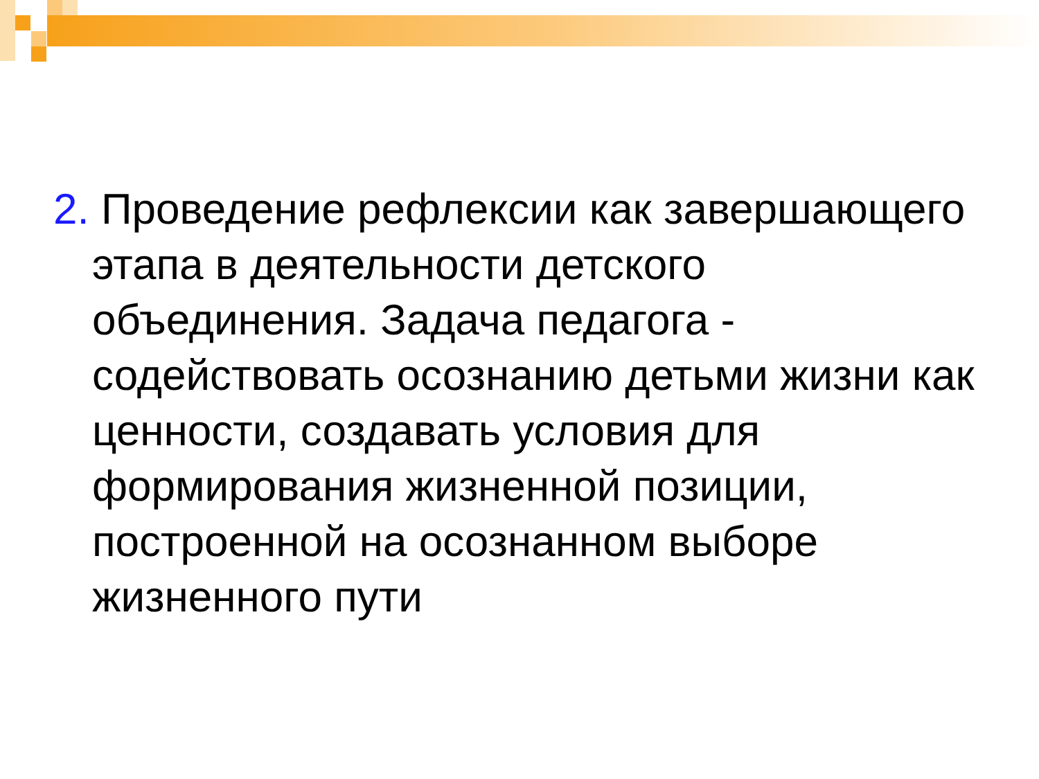2. Проведение рефлексии как завершающего этапа в деятельности детского объединения. Задача педагога - содействовать осознанию детьми жизни как ценности, создавать условия для формирования жизненной позиции, построенной на осознанном выборе жизненного пути